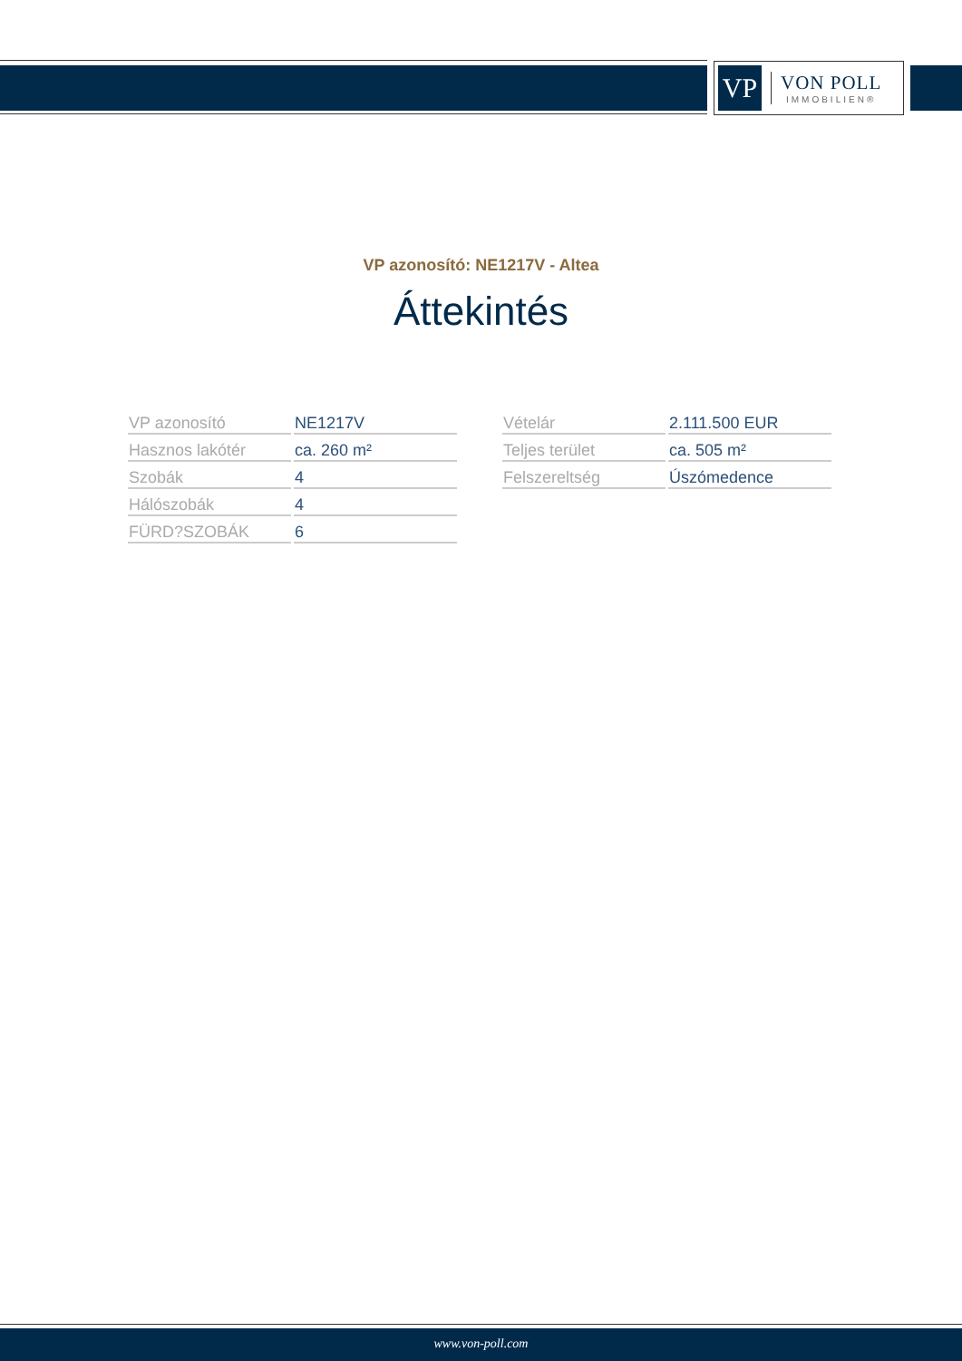VP
VON POLL
IMMOBILIEN®
VP azonosító: NE1217V - Altea
Áttekintés
| VP azonosító | NE1217V |
| Hasznos lakótér | ca. 260 m² |
| Szobák | 4 |
| Hálószobák | 4 |
| FÜRD?SZOBÁK | 6 |
| Vételár | 2.111.500 EUR |
| Teljes terület | ca. 505 m² |
| Felszereltség | Úszómedence |
www.von-poll.com